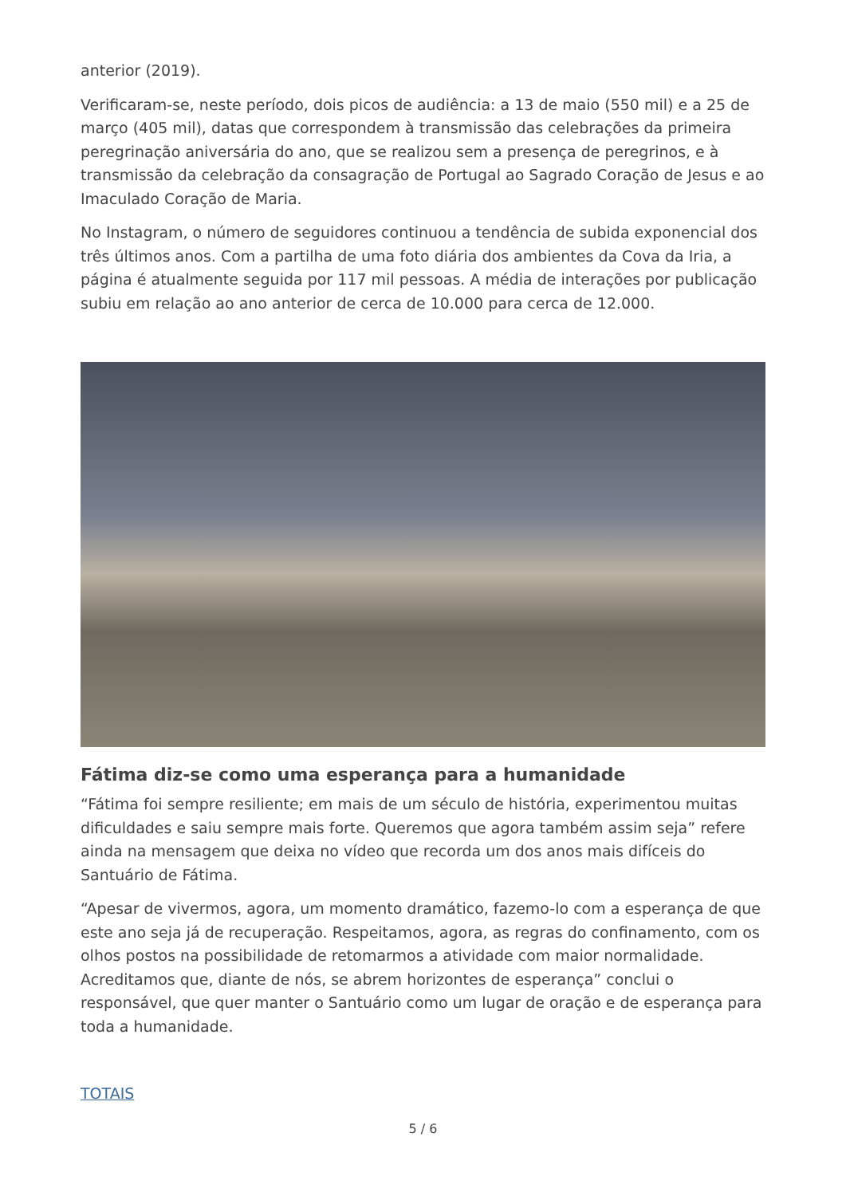anterior (2019).
Verificaram-se, neste período, dois picos de audiência: a 13 de maio (550 mil) e a 25 de março (405 mil), datas que correspondem à transmissão das celebrações da primeira peregrinação aniversária do ano, que se realizou sem a presença de peregrinos, e à transmissão da celebração da consagração de Portugal ao Sagrado Coração de Jesus e ao Imaculado Coração de Maria.
No Instagram, o número de seguidores continuou a tendência de subida exponencial dos três últimos anos. Com a partilha de uma foto diária dos ambientes da Cova da Iria, a página é atualmente seguida por 117 mil pessoas. A média de interações por publicação subiu em relação ao ano anterior de cerca de 10.000 para cerca de 12.000.
Fátima diz-se como uma esperança para a humanidade
“Fátima foi sempre resiliente; em mais de um século de história, experimentou muitas dificuldades e saiu sempre mais forte. Queremos que agora também assim seja” refere ainda na mensagem que deixa no vídeo que recorda um dos anos mais difíceis do Santuário de Fátima.
“Apesar de vivermos, agora, um momento dramático, fazemo-lo com a esperança de que este ano seja já de recuperação. Respeitamos, agora, as regras do confinamento, com os olhos postos na possibilidade de retomarmos a atividade com maior normalidade. Acreditamos que, diante de nós, se abrem horizontes de esperança” conclui o responsável, que quer manter o Santuário como um lugar de oração e de esperança para toda a humanidade.
TOTAIS
5 / 6